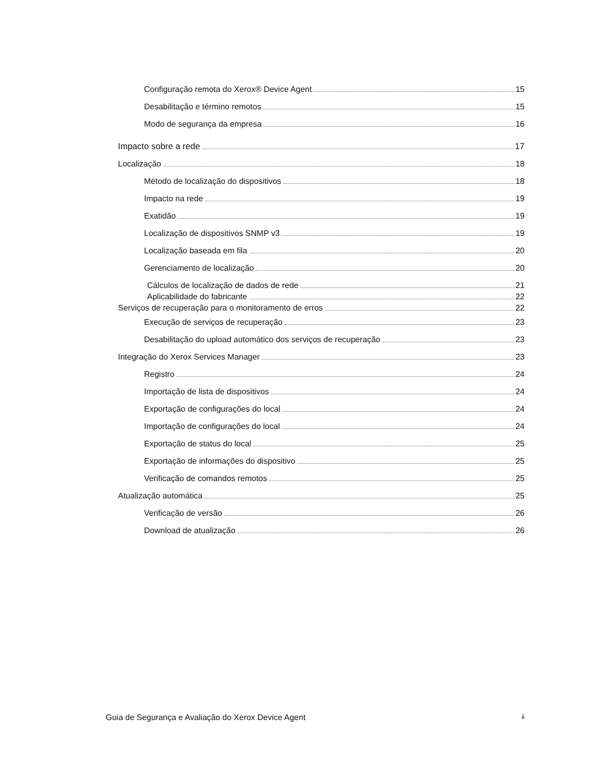Configuração remota do Xerox® Device Agent 15
Desabilitação e término remotos 15
Modo de segurança da empresa 16
Impacto sobre a rede 17
Localização 18
Método de localização do dispositivos 18
Impacto na rede 19
Exatidão 19
Localização de dispositivos SNMP v3 19
Localização baseada em fila 20
Gerenciamento de localização 20
Cálculos de localização de dados de rede 21
Aplicabilidade do fabricante 22
Serviços de recuperação para o monitoramento de erros 22
Execução de serviços de recuperação 23
Desabilitação do upload automático dos serviços de recuperação 23
Integração do Xerox Services Manager 23
Registro 24
Importação de lista de dispositivos 24
Exportação de configurações do local 24
Importação de configurações do local 24
Exportação de status do local 25
Exportação de informações do dispositivo 25
Verificação de comandos remotos 25
Atualização automática 25
Verificação de versão 26
Download de atualização 26
Guia de Segurança e Avaliação do Xerox Device Agent ii